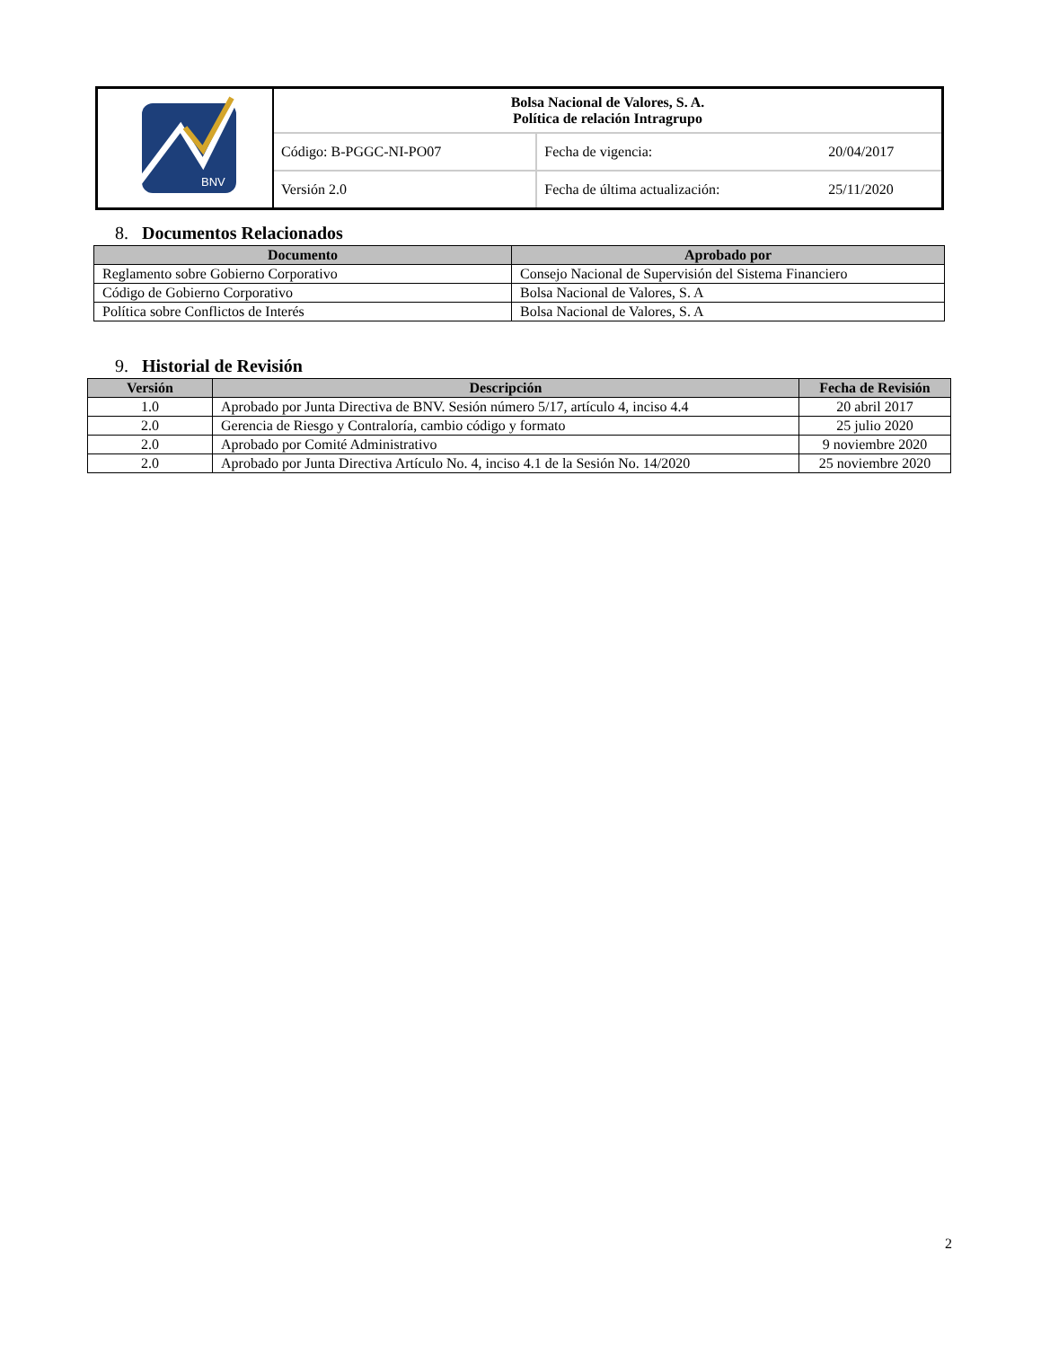| BNV | Bolsa Nacional de Valores, S. A. Política de relación Intragrupo | | |
| | Código: B-PGGC-NI-PO07 | Fecha de vigencia: | 20/04/2017 |
| | Versión 2.0 | Fecha de última actualización: | 25/11/2020 |
8. Documentos Relacionados
| Documento | Aprobado por |
| --- | --- |
| Reglamento sobre Gobierno Corporativo | Consejo Nacional de Supervisión del Sistema Financiero |
| Código de Gobierno Corporativo | Bolsa Nacional de Valores, S. A |
| Política sobre Conflictos de Interés | Bolsa Nacional de Valores, S. A |
9. Historial de Revisión
| Versión | Descripción | Fecha de Revisión |
| --- | --- | --- |
| 1.0 | Aprobado por Junta Directiva de BNV. Sesión número 5/17, artículo 4, inciso 4.4 | 20 abril 2017 |
| 2.0 | Gerencia de Riesgo y Contraloría, cambio código y formato | 25 julio 2020 |
| 2.0 | Aprobado por Comité Administrativo | 9 noviembre 2020 |
| 2.0 | Aprobado por Junta Directiva Artículo No. 4, inciso 4.1 de la Sesión No. 14/2020 | 25 noviembre 2020 |
2